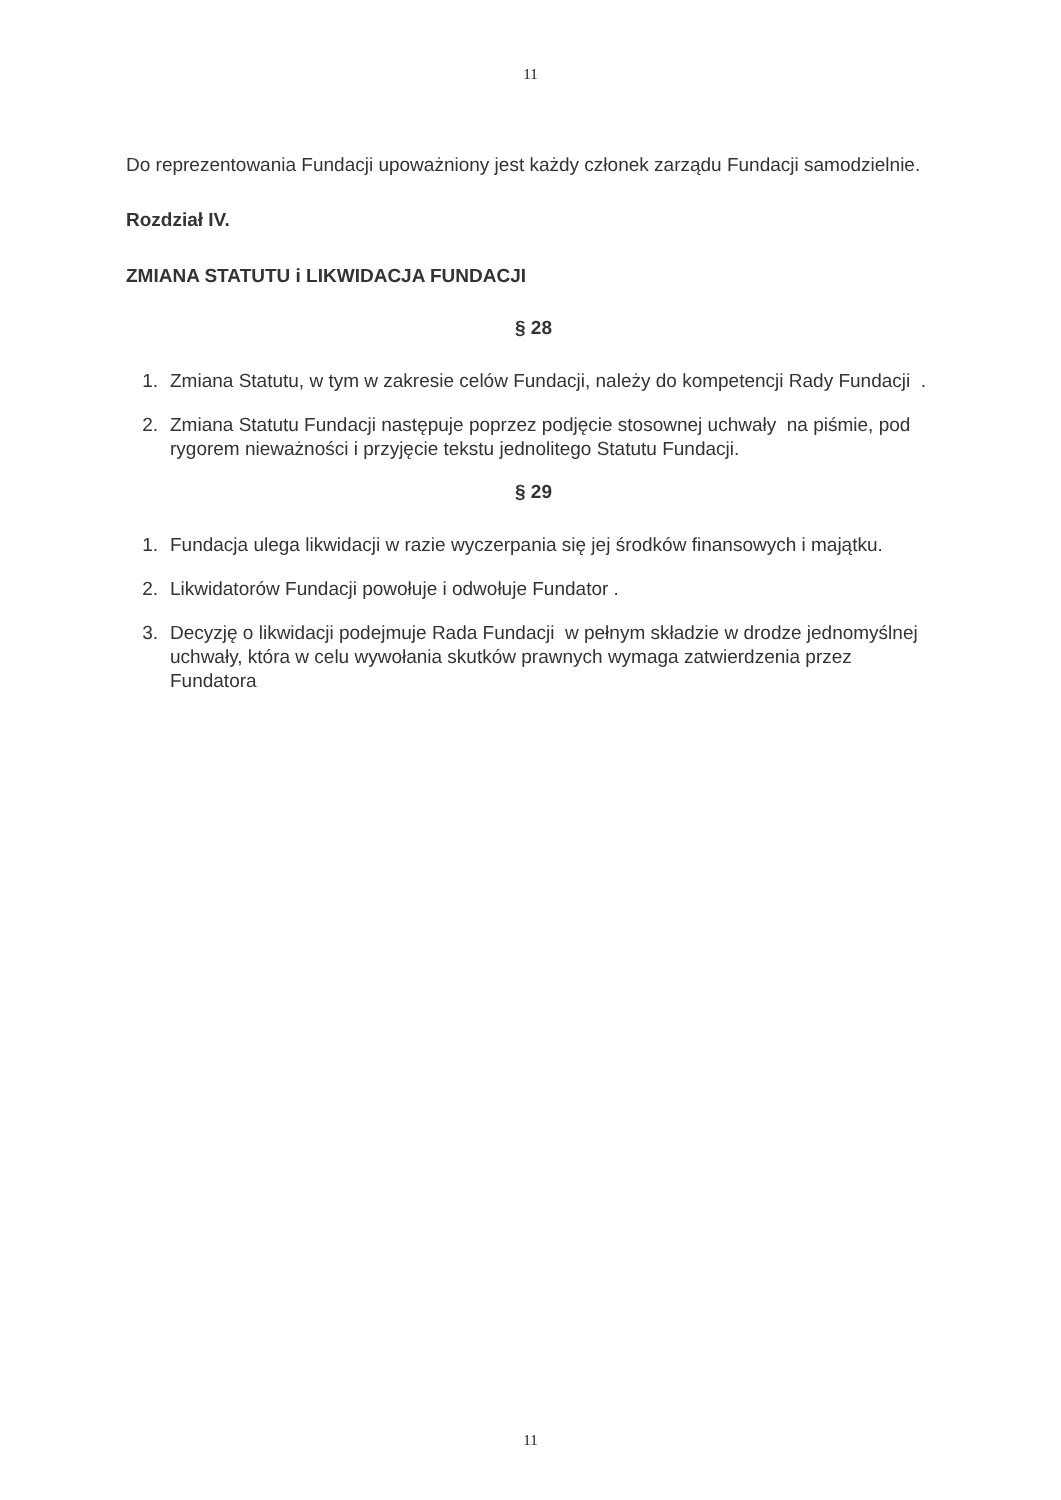11
Do reprezentowania Fundacji upoważniony jest każdy członek zarządu Fundacji samodzielnie.
Rozdział IV.
ZMIANA STATUTU i LIKWIDACJA FUNDACJI
§ 28
1. Zmiana Statutu, w tym w zakresie celów Fundacji, należy do kompetencji Rady Fundacji .
2. Zmiana Statutu Fundacji następuje poprzez podjęcie stosownej uchwały na piśmie, pod rygorem nieważności i przyjęcie tekstu jednolitego Statutu Fundacji.
§ 29
1. Fundacja ulega likwidacji w razie wyczerpania się jej środków finansowych i majątku.
2. Likwidatorów Fundacji powołuje i odwołuje Fundator .
3. Decyzję o likwidacji podejmuje Rada Fundacji w pełnym składzie w drodze jednomyślnej uchwały, która w celu wywołania skutków prawnych wymaga zatwierdzenia przez Fundatora
11